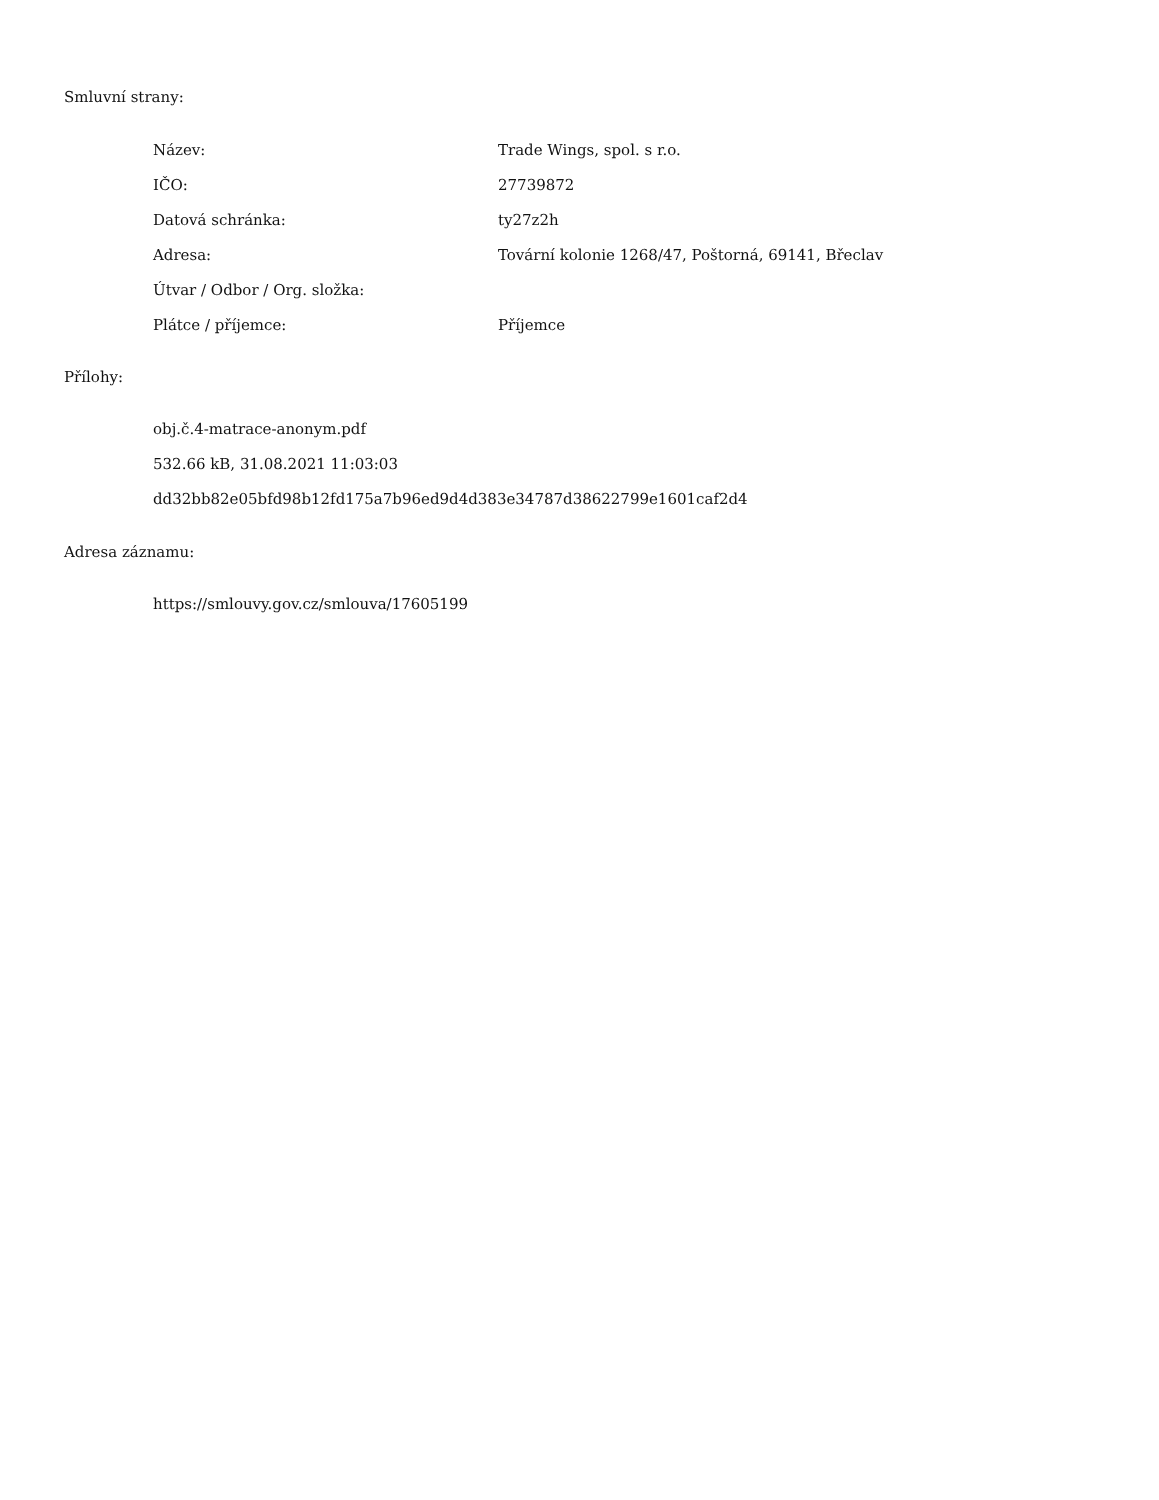Smluvní strany:
| Název: | Trade Wings, spol. s r.o. |
| IČO: | 27739872 |
| Datová schránka: | ty27z2h |
| Adresa: | Tovární kolonie 1268/47, Poštorná, 69141, Břeclav |
| Útvar / Odbor / Org. složka: | |
| Plátce / příjemce: | Příjemce |
Přílohy:
obj.č.4-matrace-anonym.pdf
532.66 kB, 31.08.2021 11:03:03
dd32bb82e05bfd98b12fd175a7b96ed9d4d383e34787d38622799e1601caf2d4
Adresa záznamu:
https://smlouvy.gov.cz/smlouva/17605199